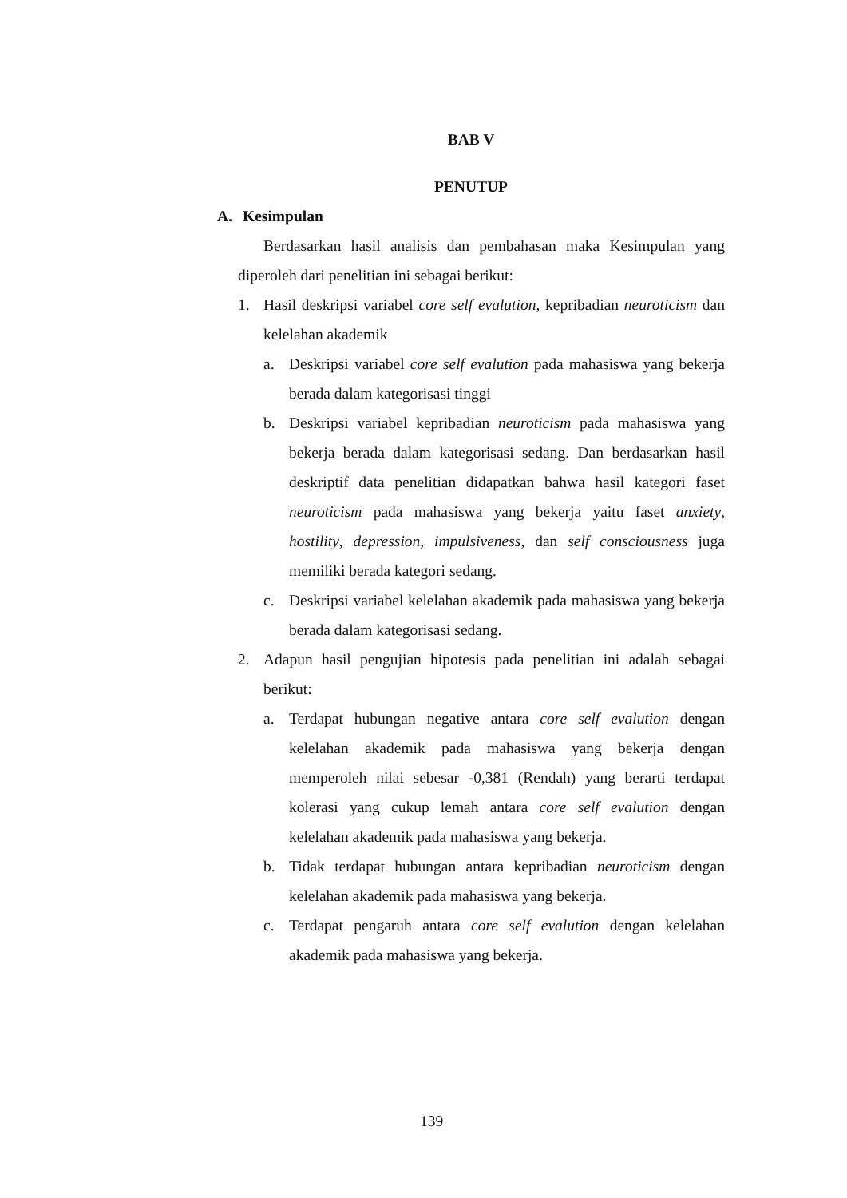BAB V
PENUTUP
A. Kesimpulan
Berdasarkan hasil analisis dan pembahasan maka Kesimpulan yang diperoleh dari penelitian ini sebagai berikut:
1. Hasil deskripsi variabel core self evalution, kepribadian neuroticism dan kelelahan akademik
a. Deskripsi variabel core self evalution pada mahasiswa yang bekerja berada dalam kategorisasi tinggi
b. Deskripsi variabel kepribadian neuroticism pada mahasiswa yang bekerja berada dalam kategorisasi sedang. Dan berdasarkan hasil deskriptif data penelitian didapatkan bahwa hasil kategori faset neuroticism pada mahasiswa yang bekerja yaitu faset anxiety, hostility, depression, impulsiveness, dan self consciousness juga memiliki berada kategori sedang.
c. Deskripsi variabel kelelahan akademik pada mahasiswa yang bekerja berada dalam kategorisasi sedang.
2. Adapun hasil pengujian hipotesis pada penelitian ini adalah sebagai berikut:
a. Terdapat hubungan negative antara core self evalution dengan kelelahan akademik pada mahasiswa yang bekerja dengan memperoleh nilai sebesar -0,381 (Rendah) yang berarti terdapat kolerasi yang cukup lemah antara core self evalution dengan kelelahan akademik pada mahasiswa yang bekerja.
b. Tidak terdapat hubungan antara kepribadian neuroticism dengan kelelahan akademik pada mahasiswa yang bekerja.
c. Terdapat pengaruh antara core self evalution dengan kelelahan akademik pada mahasiswa yang bekerja.
139